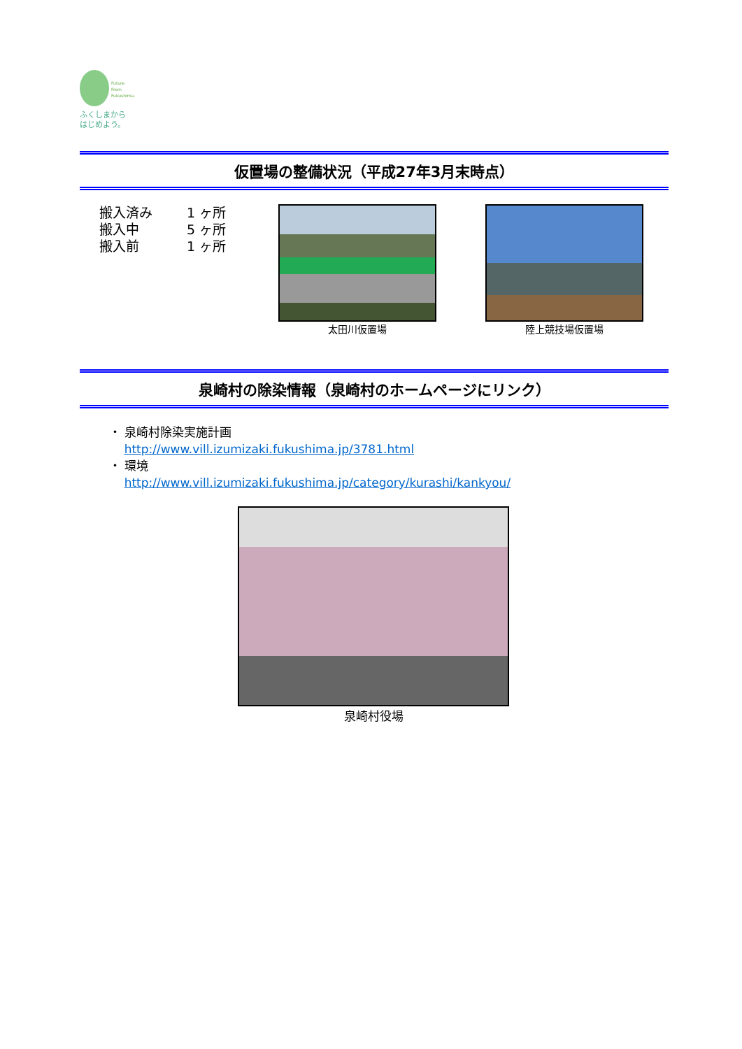Future
From
Fukushima.
ふくしまから
はじめよう。
仮置場の整備状況（平成27年3月末時点）
搬入済み 1 ヶ所
搬入中 5 ヶ所
搬入前 1 ヶ所
太田川仮置場 陸上競技場仮置場
泉崎村の除染情報（泉崎村のホームページにリンク）
・ 泉崎村除染実施計画
http://www.vill.izumizaki.fukushima.jp/3781.html
・ 環境
http://www.vill.izumizaki.fukushima.jp/category/kurashi/kankyou/
泉崎村役場